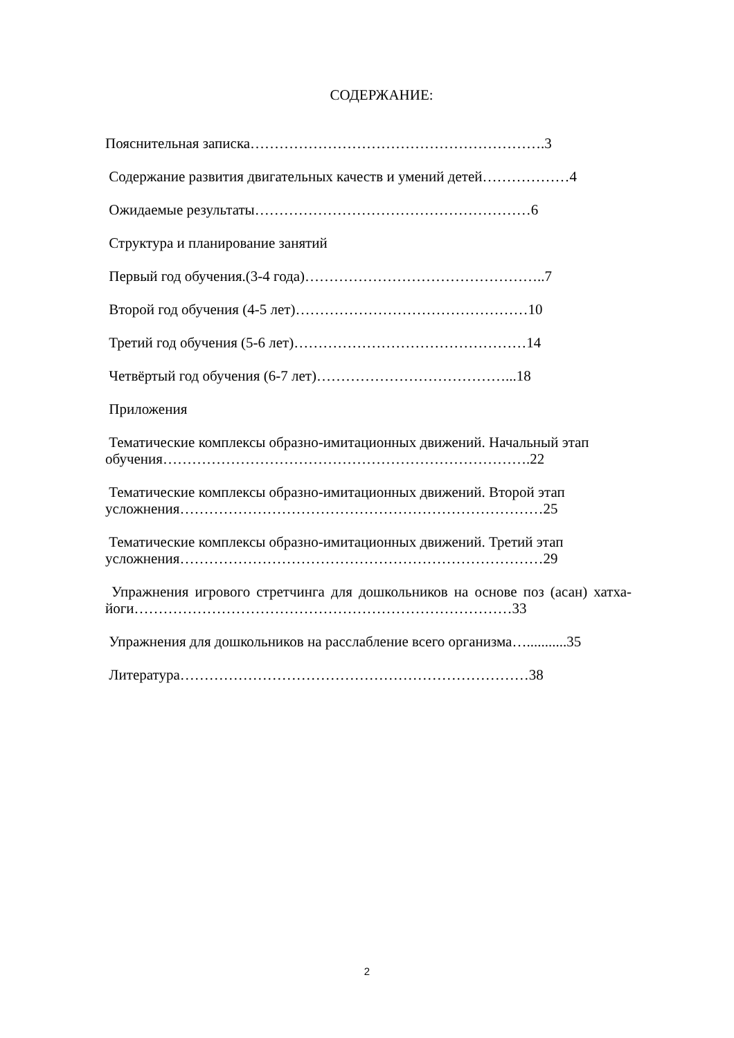СОДЕРЖАНИЕ:
Пояснительная записка…………………………………………………….3
Содержание развития двигательных качеств и умений детей………………4
Ожидаемые результаты…………………………………………………6
Структура и планирование занятий
Первый год обучения.(3-4 года)…………………………………………..7
Второй год обучения (4-5 лет)…………………………………………10
Третий год обучения (5-6 лет)…………………………………………14
Четвёртый год обучения (6-7 лет)…………………………………...18
Приложения
Тематические комплексы образно-имитационных движений. Начальный этап обучения………………………………………………………………….22
Тематические комплексы образно-имитационных движений. Второй этап усложнения…………………………………………………………………25
Тематические комплексы образно-имитационных движений. Третий этап усложнения…………………………………………………………………29
Упражнения игрового стретчинга для дошкольников на основе поз (асан) хатха-йоги……………………………………………………………………33
Упражнения для дошкольников на расслабление всего организма…...........35
Литература………………………………………………………………38
2